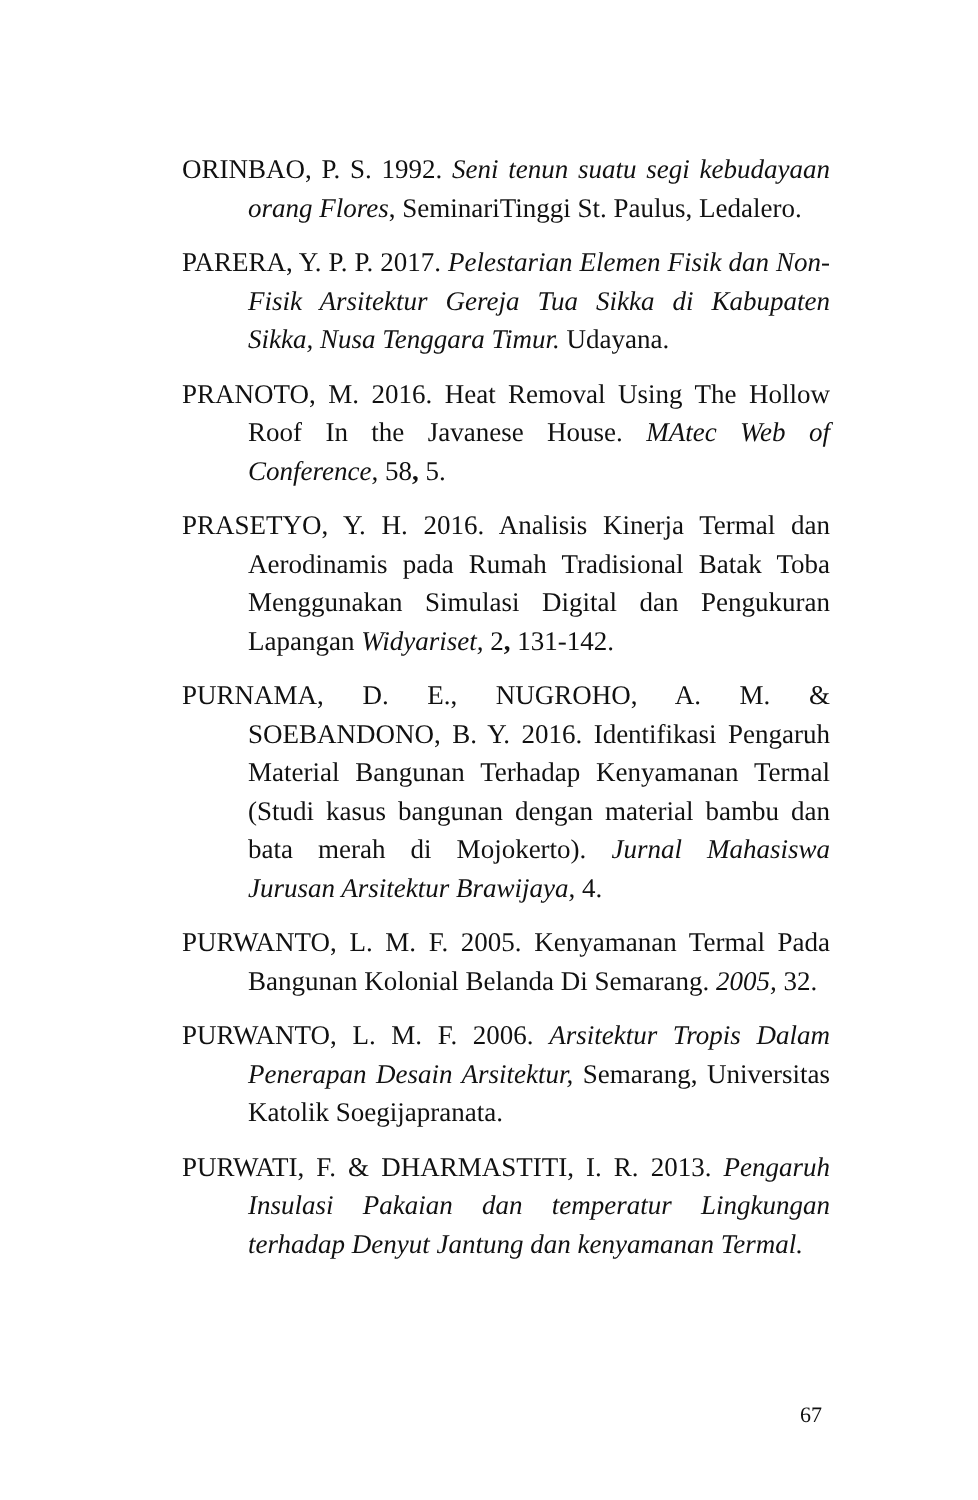ORINBAO, P. S. 1992. Seni tenun suatu segi kebudayaan orang Flores, SeminariTinggi St. Paulus, Ledalero.
PARERA, Y. P. P. 2017. Pelestarian Elemen Fisik dan Non-Fisik Arsitektur Gereja Tua Sikka di Kabupaten Sikka, Nusa Tenggara Timur. Udayana.
PRANOTO, M. 2016. Heat Removal Using The Hollow Roof In the Javanese House. MAtec Web of Conference, 58, 5.
PRASETYO, Y. H. 2016. Analisis Kinerja Termal dan Aerodinamis pada Rumah Tradisional Batak Toba Menggunakan Simulasi Digital dan Pengukuran Lapangan Widyariset, 2, 131-142.
PURNAMA, D. E., NUGROHO, A. M. & SOEBANDONO, B. Y. 2016. Identifikasi Pengaruh Material Bangunan Terhadap Kenyamanan Termal (Studi kasus bangunan dengan material bambu dan bata merah di Mojokerto). Jurnal Mahasiswa Jurusan Arsitektur Brawijaya, 4.
PURWANTO, L. M. F. 2005. Kenyamanan Termal Pada Bangunan Kolonial Belanda Di Semarang. 2005, 32.
PURWANTO, L. M. F. 2006. Arsitektur Tropis Dalam Penerapan Desain Arsitektur, Semarang, Universitas Katolik Soegijapranata.
PURWATI, F. & DHARMASTITI, I. R. 2013. Pengaruh Insulasi Pakaian dan temperatur Lingkungan terhadap Denyut Jantung dan kenyamanan Termal.
67